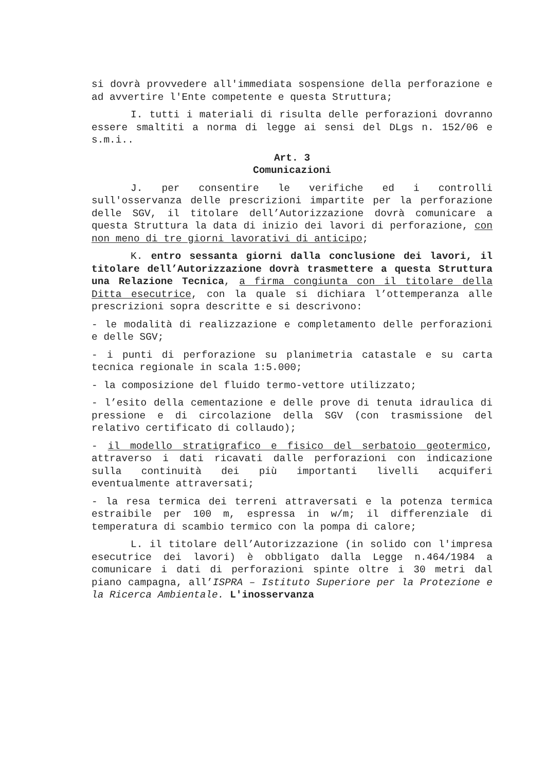si dovrà provvedere all'immediata sospensione della perforazione e ad avvertire l'Ente competente e questa Struttura;
I. tutti i materiali di risulta delle perforazioni dovranno essere smaltiti a norma di legge ai sensi del DLgs n. 152/06 e s.m.i..
Art. 3
Comunicazioni
J. per consentire le verifiche ed i controlli sull'osservanza delle prescrizioni impartite per la perforazione delle SGV, il titolare dell’Autorizzazione dovrà comunicare a questa Struttura la data di inizio dei lavori di perforazione, con non meno di tre giorni lavorativi di anticipo;
K. entro sessanta giorni dalla conclusione dei lavori, il titolare dell’Autorizzazione dovrà trasmettere a questa Struttura una Relazione Tecnica, a firma congiunta con il titolare della Ditta esecutrice, con la quale si dichiara l’ottemperanza alle prescrizioni sopra descritte e si descrivono:
- le modalità di realizzazione e completamento delle perforazioni e delle SGV;
- i punti di perforazione su planimetria catastale e su carta tecnica regionale in scala 1:5.000;
- la composizione del fluido termo-vettore utilizzato;
- l’esito della cementazione e delle prove di tenuta idraulica di pressione e di circolazione della SGV (con trasmissione del relativo certificato di collaudo);
- il modello stratigrafico e fisico del serbatoio geotermico, attraverso i dati ricavati dalle perforazioni con indicazione sulla continuità dei più importanti livelli acquiferi eventualmente attraversati;
- la resa termica dei terreni attraversati e la potenza termica estraibile per 100 m, espressa in w/m; il differenziale di temperatura di scambio termico con la pompa di calore;
L. il titolare dell’Autorizzazione (in solido con l'impresa esecutrice dei lavori) è obbligato dalla Legge n.464/1984 a comunicare i dati di perforazioni spinte oltre i 30 metri dal piano campagna, all’ISPRA – Istituto Superiore per la Protezione e la Ricerca Ambientale. L'inosservanza